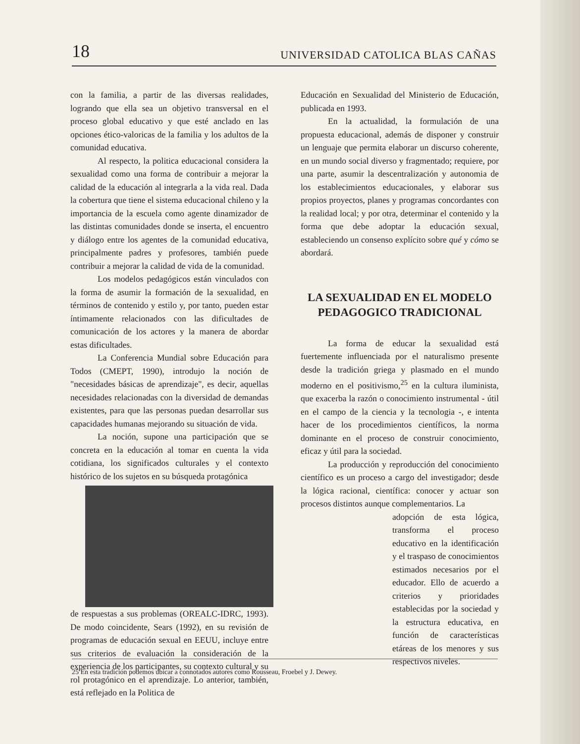18 UNIVERSIDAD CATOLICA BLAS CAÑAS
con la familia, a partir de las diversas realidades, logrando que ella sea un objetivo transversal en el proceso global educativo y que esté anclado en las opciones ético-valoricas de la familia y los adultos de la comunidad educativa.
Al respecto, la politica educacional considera la sexualidad como una forma de contribuir a mejorar la calidad de la educación al integrarla a la vida real. Dada la cobertura que tiene el sistema educacional chileno y la importancia de la escuela como agente dinamizador de las distintas comunidades donde se inserta, el encuentro y diálogo entre los agentes de la comunidad educativa, principalmente padres y profesores, también puede contribuir a mejorar la calidad de vida de la comunidad.
Los modelos pedagógicos están vinculados con la forma de asumir la formación de la sexualidad, en términos de contenido y estilo y, por tanto, pueden estar íntimamente relacionados con las dificultades de comunicación de los actores y la manera de abordar estas dificultades.
La Conferencia Mundial sobre Educación para Todos (CMEPT, 1990), introdujo la noción de "necesidades básicas de aprendizaje", es decir, aquellas necesidades relacionadas con la diversidad de demandas existentes, para que las personas puedan desarrollar sus capacidades humanas mejorando su situación de vida.
La noción, supone una participación que se concreta en la educación al tomar en cuenta la vida cotidiana, los significados culturales y el contexto histórico de los sujetos en su búsqueda protagónica
de respuestas a sus problemas (OREALC-IDRC, 1993). De modo coincidente, Sears (1992), en su revisión de programas de educación sexual en EEUU, incluye entre sus criterios de evaluación la consideración de la experiencia de los participantes, su contexto cultural y su rol protagónico en el aprendizaje. Lo anterior, también, está reflejado en la Politica de
Educación en Sexualidad del Ministerio de Educación, publicada en 1993.
En la actualidad, la formulación de una propuesta educacional, además de disponer y construir un lenguaje que permita elaborar un discurso coherente, en un mundo social diverso y fragmentado; requiere, por una parte, asumir la descentralización y autonomia de los establecimientos educacionales, y elaborar sus propios proyectos, planes y programas concordantes con la realidad local; y por otra, determinar el contenido y la forma que debe adoptar la educación sexual, estableciendo un consenso explícito sobre qué y cómo se abordará.
LA SEXUALIDAD EN EL MODELO PEDAGOGICO TRADICIONAL
La forma de educar la sexualidad está fuertemente influenciada por el naturalismo presente desde la tradición griega y plasmado en el mundo moderno en el positivismo,<sup>25</sup> en la cultura iluminista, que exacerba la razón o conocimiento instrumental - útil en el campo de la ciencia y la tecnologia -, e intenta hacer de los procedimientos científicos, la norma dominante en el proceso de construir conocimiento, eficaz y útil para la sociedad.
La producción y reproducción del conocimiento científico es un proceso a cargo del investigador; desde la lógica racional, científica: conocer y actuar son procesos distintos aunque complementarios. La
adopción de esta lógica, transforma el proceso educativo en la identificación y el traspaso de conocimientos estimados necesarios por el educador. Ello de acuerdo a criterios y prioridades establecidas por la sociedad y la estructura educativa, en función de características etáreas de los menores y sus respectivos niveles.
25 En esta tradición podemos ubicar a connotados autores como Rousseau, Froebel y J. Dewey.